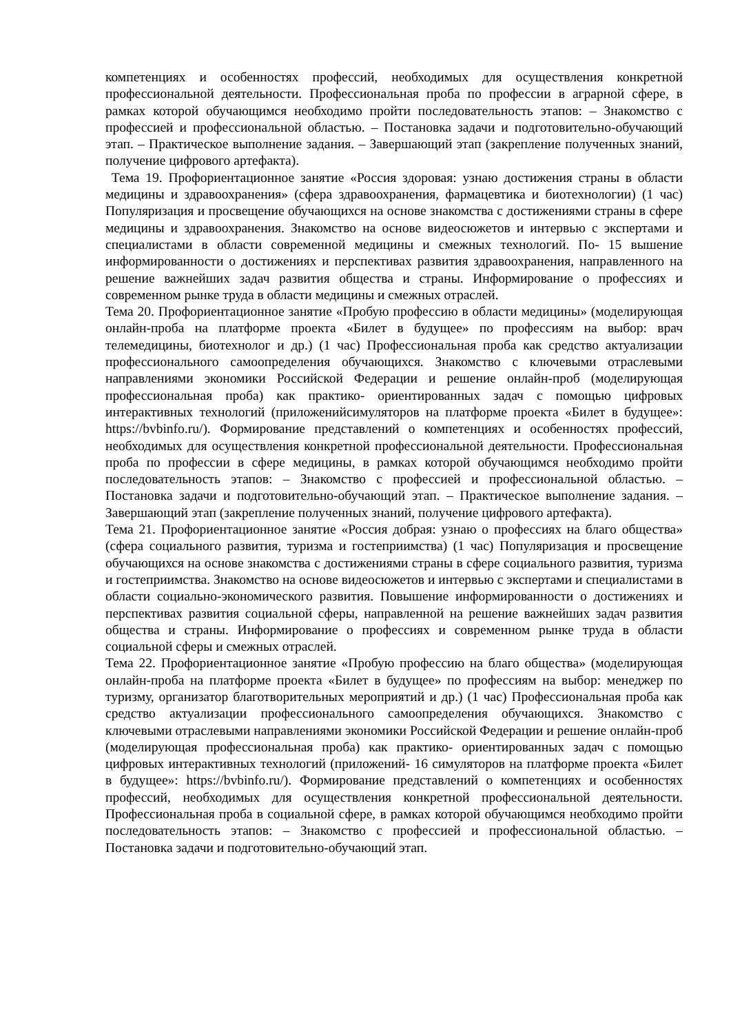компетенциях и особенностях профессий, необходимых для осуществления конкретной профессиональной деятельности. Профессиональная проба по профессии в аграрной сфере, в рамках которой обучающимся необходимо пройти последовательность этапов: – Знакомство с профессией и профессиональной областью. – Постановка задачи и подготовительно-обучающий этап. – Практическое выполнение задания. – Завершающий этап (закрепление полученных знаний, получение цифрового артефакта).
Тема 19. Профориентационное занятие «Россия здоровая: узнаю достижения страны в области медицины и здравоохранения» (сфера здравоохранения, фармацевтика и биотехнологии) (1 час) Популяризация и просвещение обучающихся на основе знакомства с достижениями страны в сфере медицины и здравоохранения. Знакомство на основе видеосюжетов и интервью с экспертами и специалистами в области современной медицины и смежных технологий. По- 15 вышение информированности о достижениях и перспективах развития здравоохранения, направленного на решение важнейших задач развития общества и страны. Информирование о профессиях и современном рынке труда в области медицины и смежных отраслей.
Тема 20. Профориентационное занятие «Пробую профессию в области медицины» (моделирующая онлайн-проба на платформе проекта «Билет в будущее» по профессиям на выбор: врач телемедицины, биотехнолог и др.) (1 час) Профессиональная проба как средство актуализации профессионального самоопределения обучающихся. Знакомство с ключевыми отраслевыми направлениями экономики Российской Федерации и решение онлайн-проб (моделирующая профессиональная проба) как практико- ориентированных задач с помощью цифровых интерактивных технологий (приложенийсимуляторов на платформе проекта «Билет в будущее»: https://bvbinfo.ru/). Формирование представлений о компетенциях и особенностях профессий, необходимых для осуществления конкретной профессиональной деятельности. Профессиональная проба по профессии в сфере медицины, в рамках которой обучающимся необходимо пройти последовательность этапов: – Знакомство с профессией и профессиональной областью. – Постановка задачи и подготовительно-обучающий этап. – Практическое выполнение задания. – Завершающий этап (закрепление полученных знаний, получение цифрового артефакта).
Тема 21. Профориентационное занятие «Россия добрая: узнаю о профессиях на благо общества» (сфера социального развития, туризма и гостеприимства) (1 час) Популяризация и просвещение обучающихся на основе знакомства с достижениями страны в сфере социального развития, туризма и гостеприимства. Знакомство на основе видеосюжетов и интервью с экспертами и специалистами в области социально-экономического развития. Повышение информированности о достижениях и перспективах развития социальной сферы, направленной на решение важнейших задач развития общества и страны. Информирование о профессиях и современном рынке труда в области социальной сферы и смежных отраслей.
Тема 22. Профориентационное занятие «Пробую профессию на благо общества» (моделирующая онлайн-проба на платформе проекта «Билет в будущее» по профессиям на выбор: менеджер по туризму, организатор благотворительных мероприятий и др.) (1 час) Профессиональная проба как средство актуализации профессионального самоопределения обучающихся. Знакомство с ключевыми отраслевыми направлениями экономики Российской Федерации и решение онлайн-проб (моделирующая профессиональная проба) как практико- ориентированных задач с помощью цифровых интерактивных технологий (приложений- 16 симуляторов на платформе проекта «Билет в будущее»: https://bvbinfo.ru/). Формирование представлений о компетенциях и особенностях профессий, необходимых для осуществления конкретной профессиональной деятельности. Профессиональная проба в социальной сфере, в рамках которой обучающимся необходимо пройти последовательность этапов: – Знакомство с профессией и профессиональной областью. – Постановка задачи и подготовительно-обучающий этап.